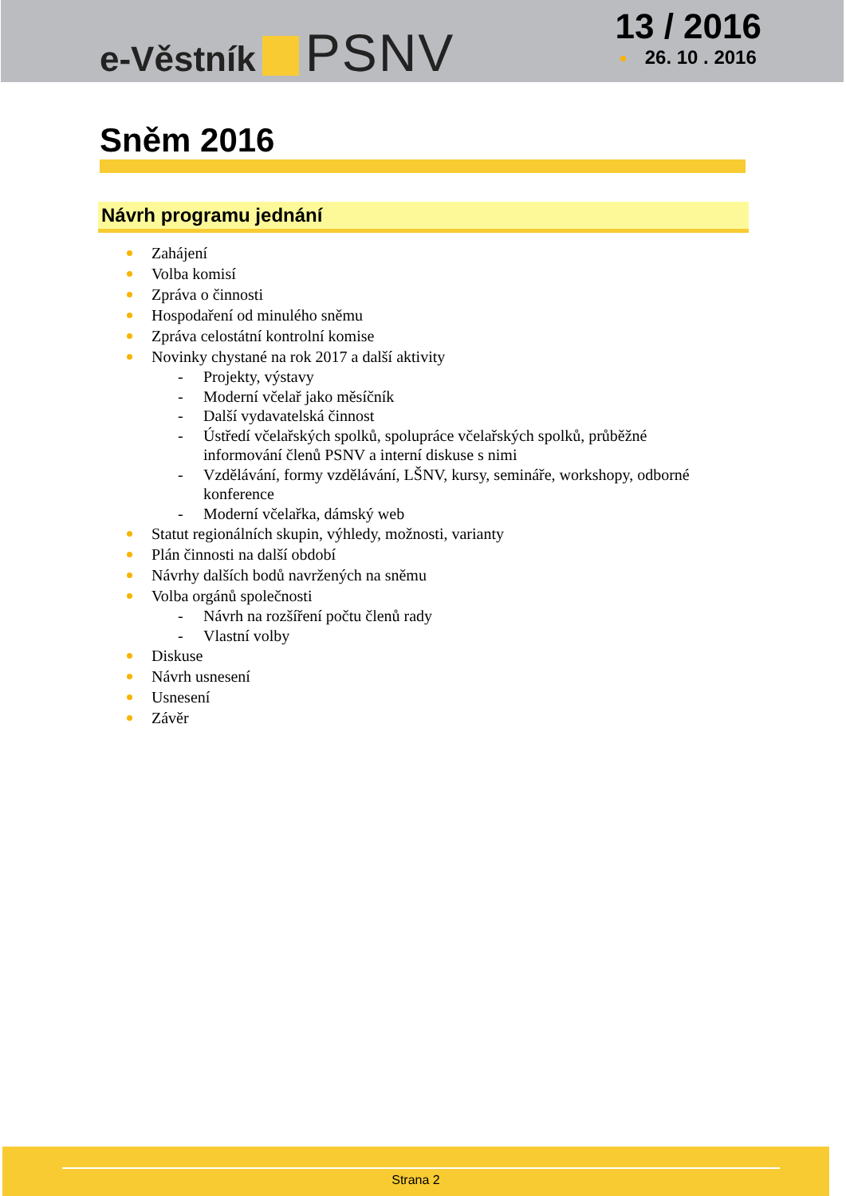e-Věstník PSNV
13 / 2016
26. 10 . 2016
Sněm 2016
Návrh programu jednání
Zahájení
Volba komisí
Zpráva o činnosti
Hospodaření od minulého sněmu
Zpráva celostátní kontrolní komise
Novinky chystané na rok 2017 a další aktivity
- Projekty, výstavy
- Moderní včelař jako měsíčník
- Další vydavatelská činnost
- Ústředí včelařských spolků, spolupráce včelařských spolků, průběžné
informování členů PSNV a interní diskuse s nimi
- Vzdělávání, formy vzdělávání, LŠNV, kursy, semináře, workshopy, odborné
konference
- Moderní včelařka, dámský web
Statut regionálních skupin, výhledy, možnosti, varianty
Plán činnosti na další období
Návrhy dalších bodů navržených na sněmu
Volba orgánů společnosti
- Návrh na rozšíření počtu členů rady
- Vlastní volby
Diskuse
Návrh usnesení
Usnesení
Závěr
Strana 2